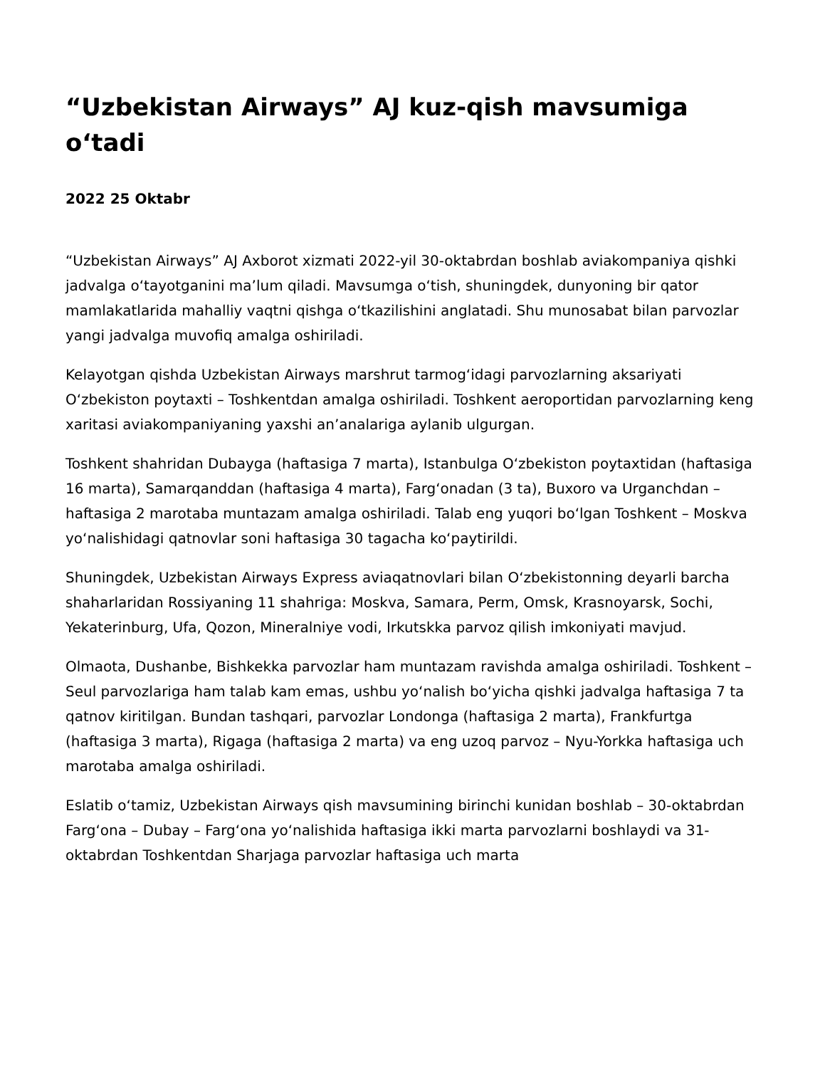“Uzbekistan Airways” AJ kuz-qish mavsumiga o‘tadi
2022 25 Oktabr
“Uzbekistan Airways” AJ Axborot xizmati 2022-yil 30-oktabrdan boshlab aviakompaniya qishki jadvalga o‘tayotganini ma’lum qiladi. Mavsumga o‘tish, shuningdek, dunyoning bir qator mamlakatlarida mahalliy vaqtni qishga o‘tkazilishini anglatadi. Shu munosabat bilan parvozlar yangi jadvalga muvofiq amalga oshiriladi.
Kelayotgan qishda Uzbekistan Airways marshrut tarmog‘idagi parvozlarning aksariyati O‘zbekiston poytaxti – Toshkentdan amalga oshiriladi. Toshkent aeroportidan parvozlarning keng xaritasi aviakompaniyaning yaxshi an’analariga aylanib ulgurgan.
Toshkent shahridan Dubayga (haftasiga 7 marta), Istanbulga O‘zbekiston poytaxtidan (haftasiga 16 marta), Samarqanddan (haftasiga 4 marta), Farg‘onadan (3 ta), Buxoro va Urganchdan – haftasiga 2 marotaba muntazam amalga oshiriladi. Talab eng yuqori bo‘lgan Toshkent – Moskva yo‘nalishidagi qatnovlar soni haftasiga 30 tagacha ko‘paytirildi.
Shuningdek, Uzbekistan Airways Express aviaqatnovlari bilan O‘zbekistonning deyarli barcha shaharlaridan Rossiyaning 11 shahriga: Moskva, Samara, Perm, Omsk, Krasnoyarsk, Sochi, Yekaterinburg, Ufa, Qozon, Mineralniye vodi, Irkutskka parvoz qilish imkoniyati mavjud.
Olmaota, Dushanbe, Bishkekka parvozlar ham muntazam ravishda amalga oshiriladi. Toshkent – Seul parvozlariga ham talab kam emas, ushbu yo‘nalish bo‘yicha qishki jadvalga haftasiga 7 ta qatnov kiritilgan. Bundan tashqari, parvozlar Londonga (haftasiga 2 marta), Frankfurtga (haftasiga 3 marta), Rigaga (haftasiga 2 marta) va eng uzoq parvoz – Nyu-Yorkka haftasiga uch marotaba amalga oshiriladi.
Eslatib o‘tamiz, Uzbekistan Airways qish mavsumining birinchi kunidan boshlab – 30-oktabrdan Farg‘ona – Dubay – Farg‘ona yo‘nalishida haftasiga ikki marta parvozlarni boshlaydi va 31-oktabrdan Toshkentdan Sharjaga parvozlar haftasiga uch marta